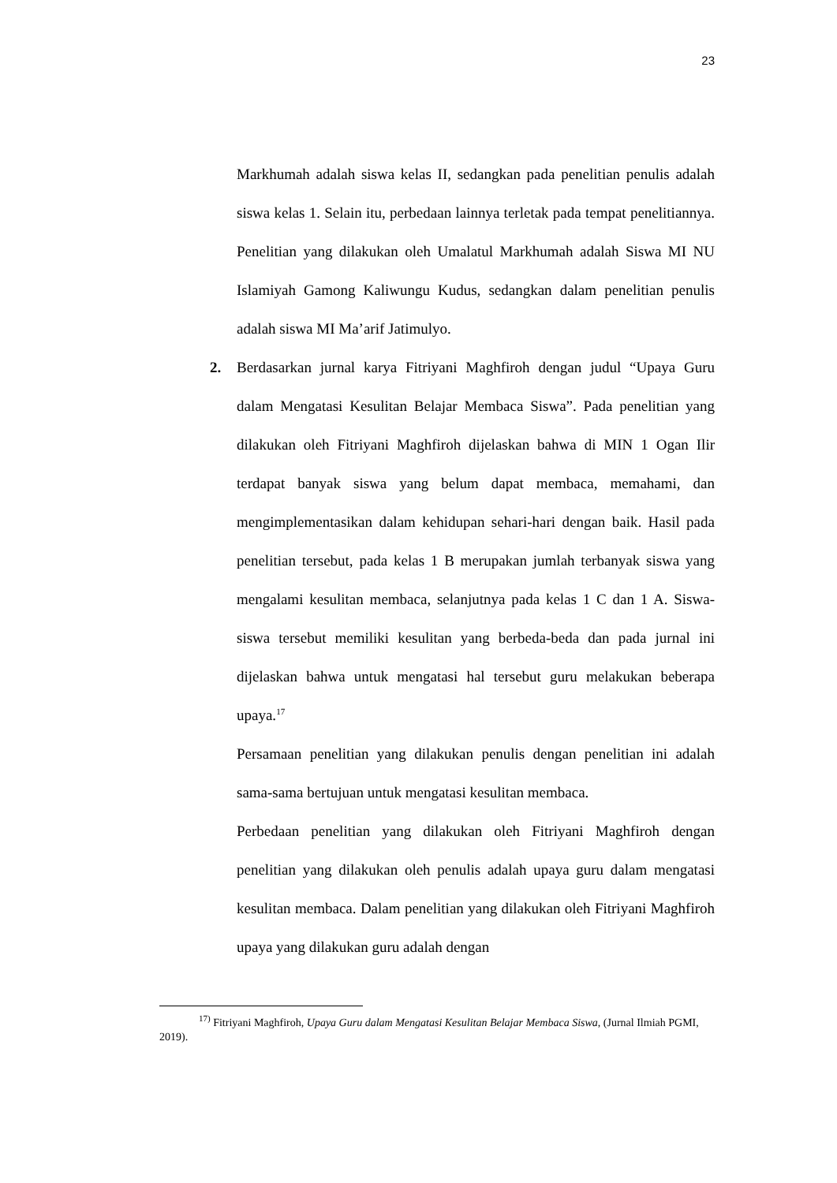23
Markhumah adalah siswa kelas II, sedangkan pada penelitian penulis adalah siswa kelas 1. Selain itu, perbedaan lainnya terletak pada tempat penelitiannya. Penelitian yang dilakukan oleh Umalatul Markhumah adalah Siswa MI NU Islamiyah Gamong Kaliwungu Kudus, sedangkan dalam penelitian penulis adalah siswa MI Ma’arif Jatimulyo.
2. Berdasarkan jurnal karya Fitriyani Maghfiroh dengan judul “Upaya Guru dalam Mengatasi Kesulitan Belajar Membaca Siswa”. Pada penelitian yang dilakukan oleh Fitriyani Maghfiroh dijelaskan bahwa di MIN 1 Ogan Ilir terdapat banyak siswa yang belum dapat membaca, memahami, dan mengimplementasikan dalam kehidupan sehari-hari dengan baik. Hasil pada penelitian tersebut, pada kelas 1 B merupakan jumlah terbanyak siswa yang mengalami kesulitan membaca, selanjutnya pada kelas 1 C dan 1 A. Siswa-siswa tersebut memiliki kesulitan yang berbeda-beda dan pada jurnal ini dijelaskan bahwa untuk mengatasi hal tersebut guru melakukan beberapa upaya.<sup>17</sup>
Persamaan penelitian yang dilakukan penulis dengan penelitian ini adalah sama-sama bertujuan untuk mengatasi kesulitan membaca.
Perbedaan penelitian yang dilakukan oleh Fitriyani Maghfiroh dengan penelitian yang dilakukan oleh penulis adalah upaya guru dalam mengatasi kesulitan membaca. Dalam penelitian yang dilakukan oleh Fitriyani Maghfiroh upaya yang dilakukan guru adalah dengan
<sup>17)</sup> Fitriyani Maghfiroh, Upaya Guru dalam Mengatasi Kesulitan Belajar Membaca Siswa, (Jurnal Ilmiah PGMI, 2019).